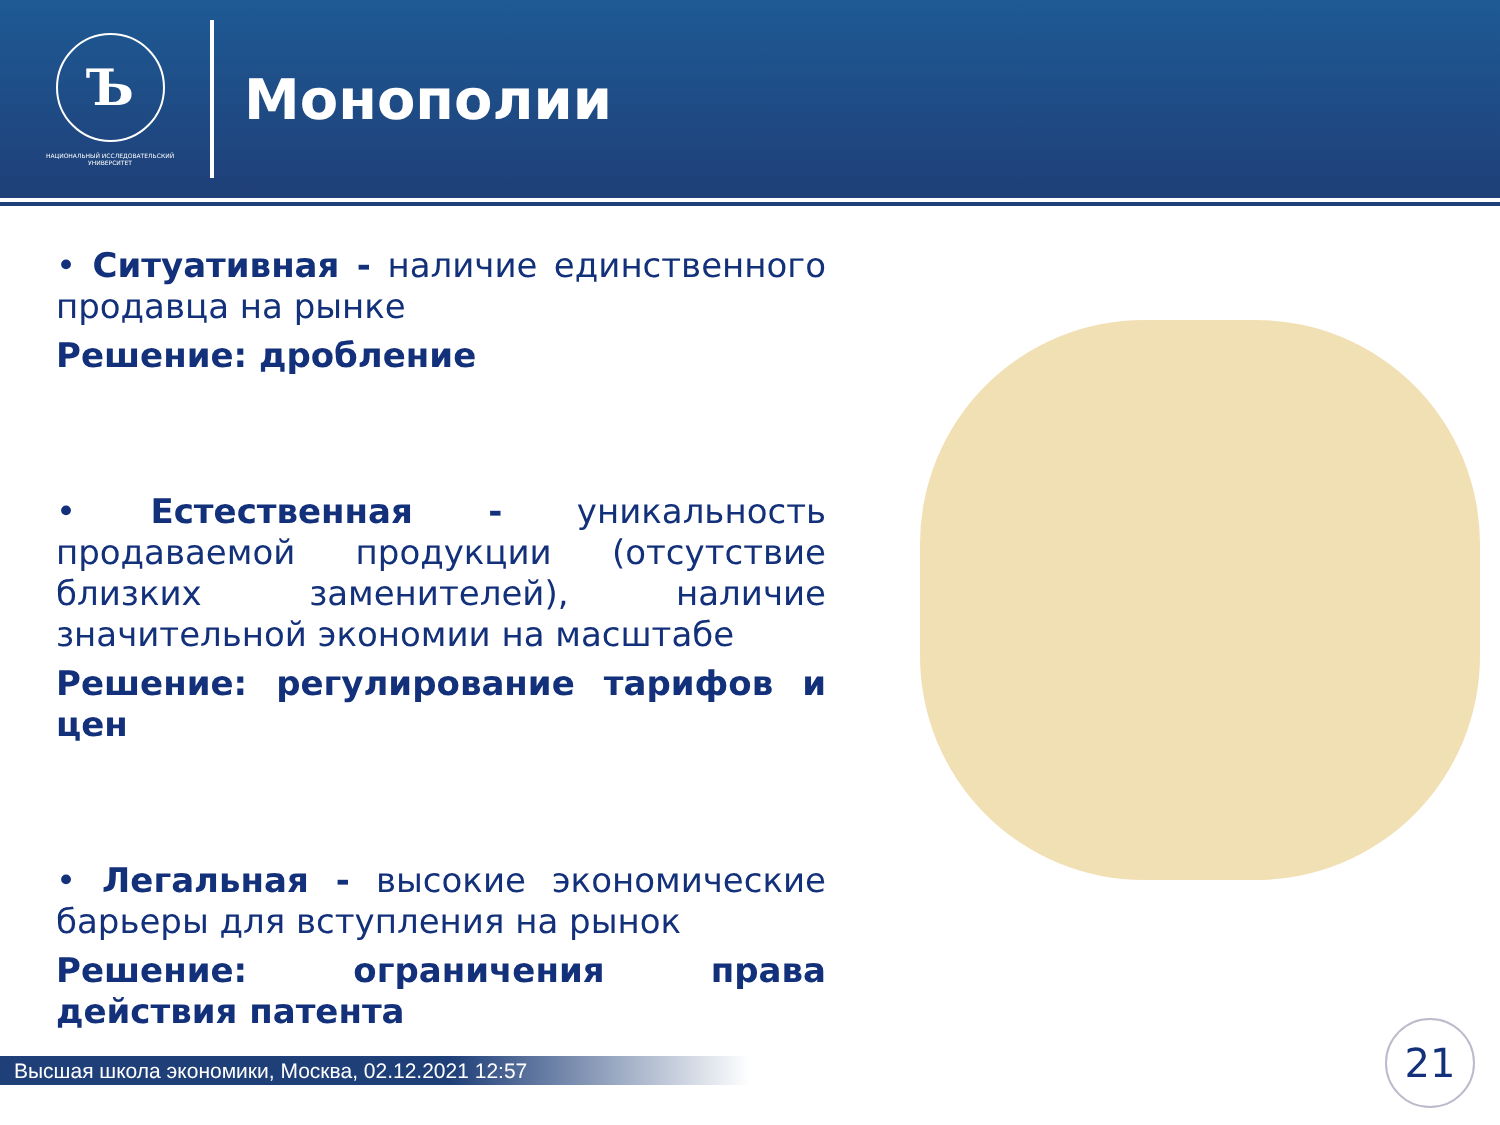Ъ
НАЦИОНАЛЬНЫЙ ИССЛЕДОВАТЕЛЬСКИЙ УНИВЕРСИТЕТ
Монополии
• Ситуативная - наличие единственного продавца на рынке
Решение: дробление
• Естественная - уникальность продаваемой продукции (отсутствие близких заменителей), наличие значительной экономии на масштабе
Решение: регулирование тарифов и цен
• Легальная - высокие экономические барьеры для вступления на рынок
Решение: ограничения права действия патента
Высшая школа экономики, Москва, 02.12.2021 12:57
21